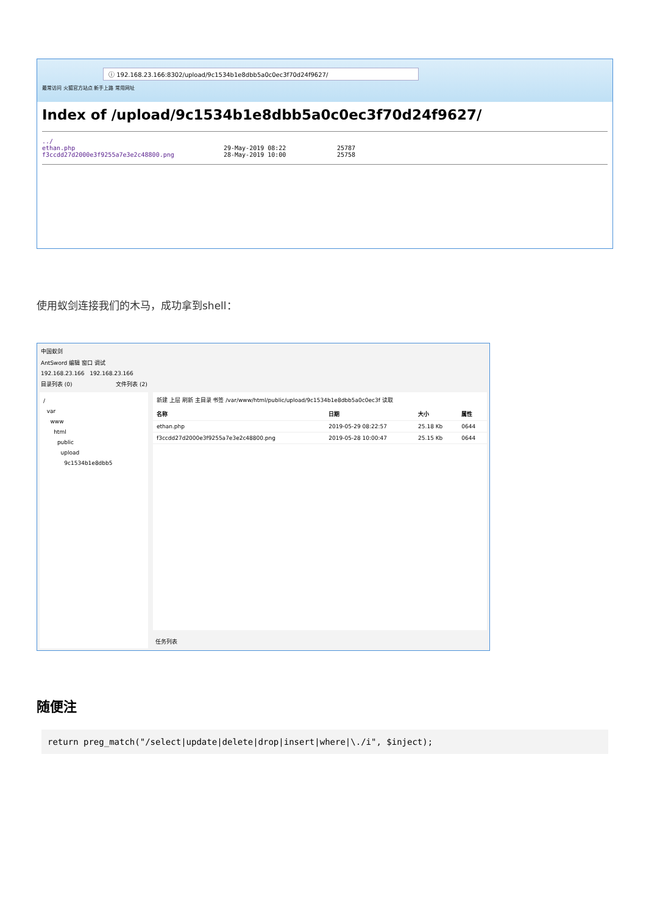ⓘ 192.168.23.166:8302/upload/9c1534b1e8dbb5a0c0ec3f70d24f9627/
最常访问 火狐官方站点 新手上路 常用网址
Index of /upload/9c1534b1e8dbb5a0c0ec3f70d24f9627/
../
ethan.php 29-May-2019 08:22 25787
f3ccdd27d2000e3f9255a7e3e2c48800.png 28-May-2019 10:00 25758
使用蚁剑连接我们的木马，成功拿到shell：
中国蚁剑
AntSword 编辑 窗口 调试
192.168.23.166 192.168.23.166
目录列表 (0) 文件列表 (2)
/
var
www
html
public
upload
9c1534b1e8dbb5
新建 上层 刷新 主目录 书签 /var/www/html/public/upload/9c1534b1e8dbb5a0c0ec3f 读取
| 名称 | 日期 | 大小 | 属性 |
| --- | --- | --- | --- |
| ethan.php | 2019-05-29 08:22:57 | 25.18 Kb | 0644 |
| f3ccdd27d2000e3f9255a7e3e2c48800.png | 2019-05-28 10:00:47 | 25.15 Kb | 0644 |
任务列表
随便注
return preg_match("/select|update|delete|drop|insert|where|\./i", $inject);